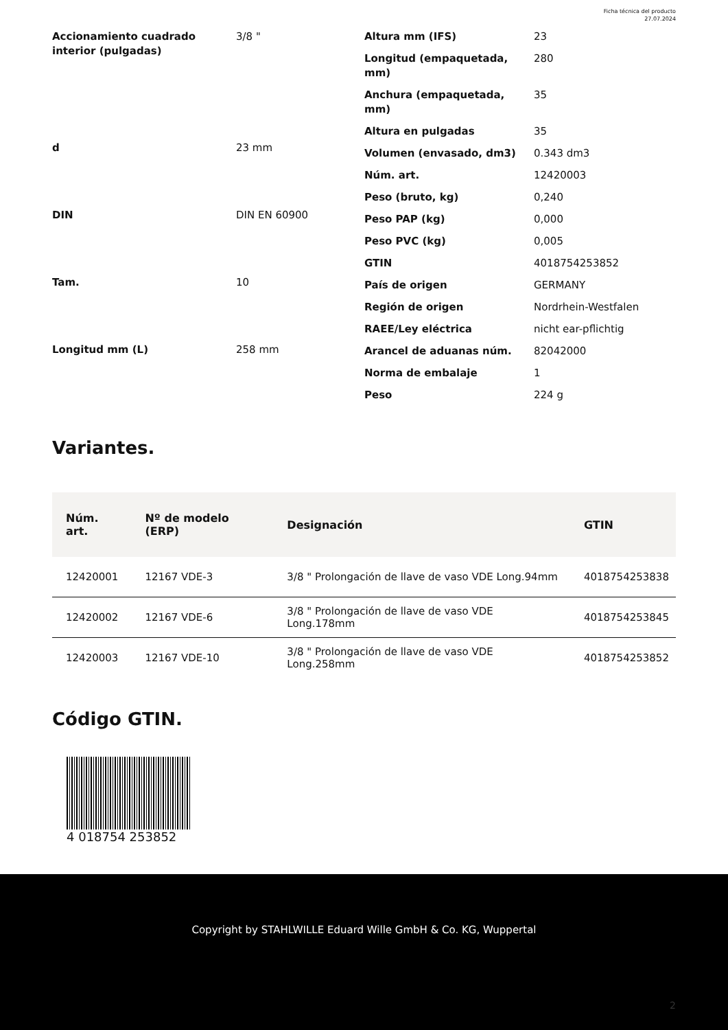Ficha técnica del producto
27.07.2024
| Accionamiento cuadrado interior (pulgadas) | 3/8 " |
| d | 23 mm |
| DIN | DIN EN 60900 |
| Tam. | 10 |
| Longitud mm (L) | 258 mm |
| Altura mm (IFS) | 23 |
| Longitud (empaquetada, mm) | 280 |
| Anchura (empaquetada, mm) | 35 |
| Altura en pulgadas | 35 |
| Volumen (envasado, dm3) | 0.343 dm3 |
| Núm. art. | 12420003 |
| Peso (bruto, kg) | 0,240 |
| Peso PAP (kg) | 0,000 |
| Peso PVC (kg) | 0,005 |
| GTIN | 4018754253852 |
| País de origen | GERMANY |
| Región de origen | Nordrhein-Westfalen |
| RAEE/Ley eléctrica | nicht ear-pflichtig |
| Arancel de aduanas núm. | 82042000 |
| Norma de embalaje | 1 |
| Peso | 224 g |
Variantes.
| Núm. art. | Nº de modelo (ERP) | Designación | GTIN |
| --- | --- | --- | --- |
| 12420001 | 12167 VDE-3 | 3/8 " Prolongación de llave de vaso VDE Long.94mm | 4018754253838 |
| 12420002 | 12167 VDE-6 | 3/8 " Prolongación de llave de vaso VDE Long.178mm | 4018754253845 |
| 12420003 | 12167 VDE-10 | 3/8 " Prolongación de llave de vaso VDE Long.258mm | 4018754253852 |
Código GTIN.
4 018754 253852
Copyright by STAHLWILLE Eduard Wille GmbH & Co. KG, Wuppertal
2